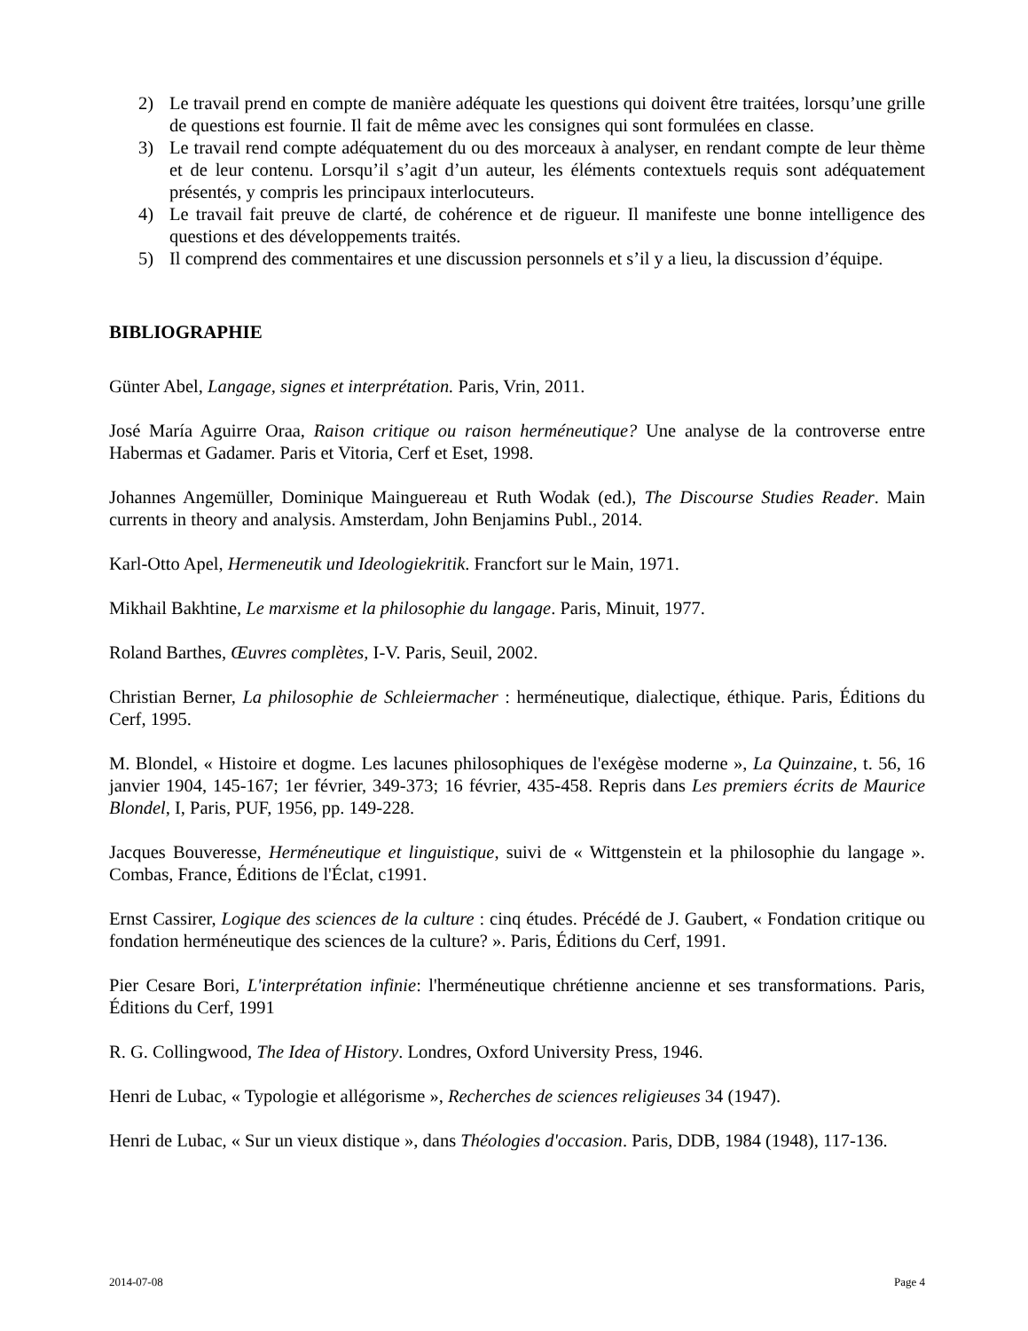2) Le travail prend en compte de manière adéquate les questions qui doivent être traitées, lorsqu’une grille de questions est fournie. Il fait de même avec les consignes qui sont formulées en classe.
3) Le travail rend compte adéquatement du ou des morceaux à analyser, en rendant compte de leur thème et de leur contenu. Lorsqu’il s’agit d’un auteur, les éléments contextuels requis sont adéquatement présentés, y compris les principaux interlocuteurs.
4) Le travail fait preuve de clarté, de cohérence et de rigueur. Il manifeste une bonne intelligence des questions et des développements traités.
5) Il comprend des commentaires et une discussion personnels et s’il y a lieu, la discussion d’équipe.
BIBLIOGRAPHIE
Günter Abel, Langage, signes et interprétation. Paris, Vrin, 2011.
José María Aguirre Oraa, Raison critique ou raison herméneutique? Une analyse de la controverse entre Habermas et Gadamer. Paris et Vitoria, Cerf et Eset, 1998.
Johannes Angemüller, Dominique Mainguereau et Ruth Wodak (ed.), The Discourse Studies Reader. Main currents in theory and analysis. Amsterdam, John Benjamins Publ., 2014.
Karl-Otto Apel, Hermeneutik und Ideologiekritik. Francfort sur le Main, 1971.
Mikhail Bakhtine, Le marxisme et la philosophie du langage. Paris, Minuit, 1977.
Roland Barthes, Œuvres complètes, I-V. Paris, Seuil, 2002.
Christian Berner, La philosophie de Schleiermacher : herméneutique, dialectique, éthique. Paris, Éditions du Cerf, 1995.
M. Blondel, « Histoire et dogme. Les lacunes philosophiques de l'exégèse moderne », La Quinzaine, t. 56, 16 janvier 1904, 145-167; 1er février, 349-373; 16 février, 435-458. Repris dans Les premiers écrits de Maurice Blondel, I, Paris, PUF, 1956, pp. 149-228.
Jacques Bouveresse, Herméneutique et linguistique, suivi de « Wittgenstein et la philosophie du langage ». Combas, France, Éditions de l'Éclat, c1991.
Ernst Cassirer, Logique des sciences de la culture : cinq études. Précédé de J. Gaubert, « Fondation critique ou fondation herméneutique des sciences de la culture? ». Paris, Éditions du Cerf, 1991.
Pier Cesare Bori, L'interprétation infinie: l'herméneutique chrétienne ancienne et ses transformations. Paris, Éditions du Cerf, 1991
R. G. Collingwood, The Idea of History. Londres, Oxford University Press, 1946.
Henri de Lubac, « Typologie et allégorisme », Recherches de sciences religieuses 34 (1947).
Henri de Lubac, « Sur un vieux distique », dans Théologies d'occasion. Paris, DDB, 1984 (1948), 117-136.
2014-07-08 Page 4